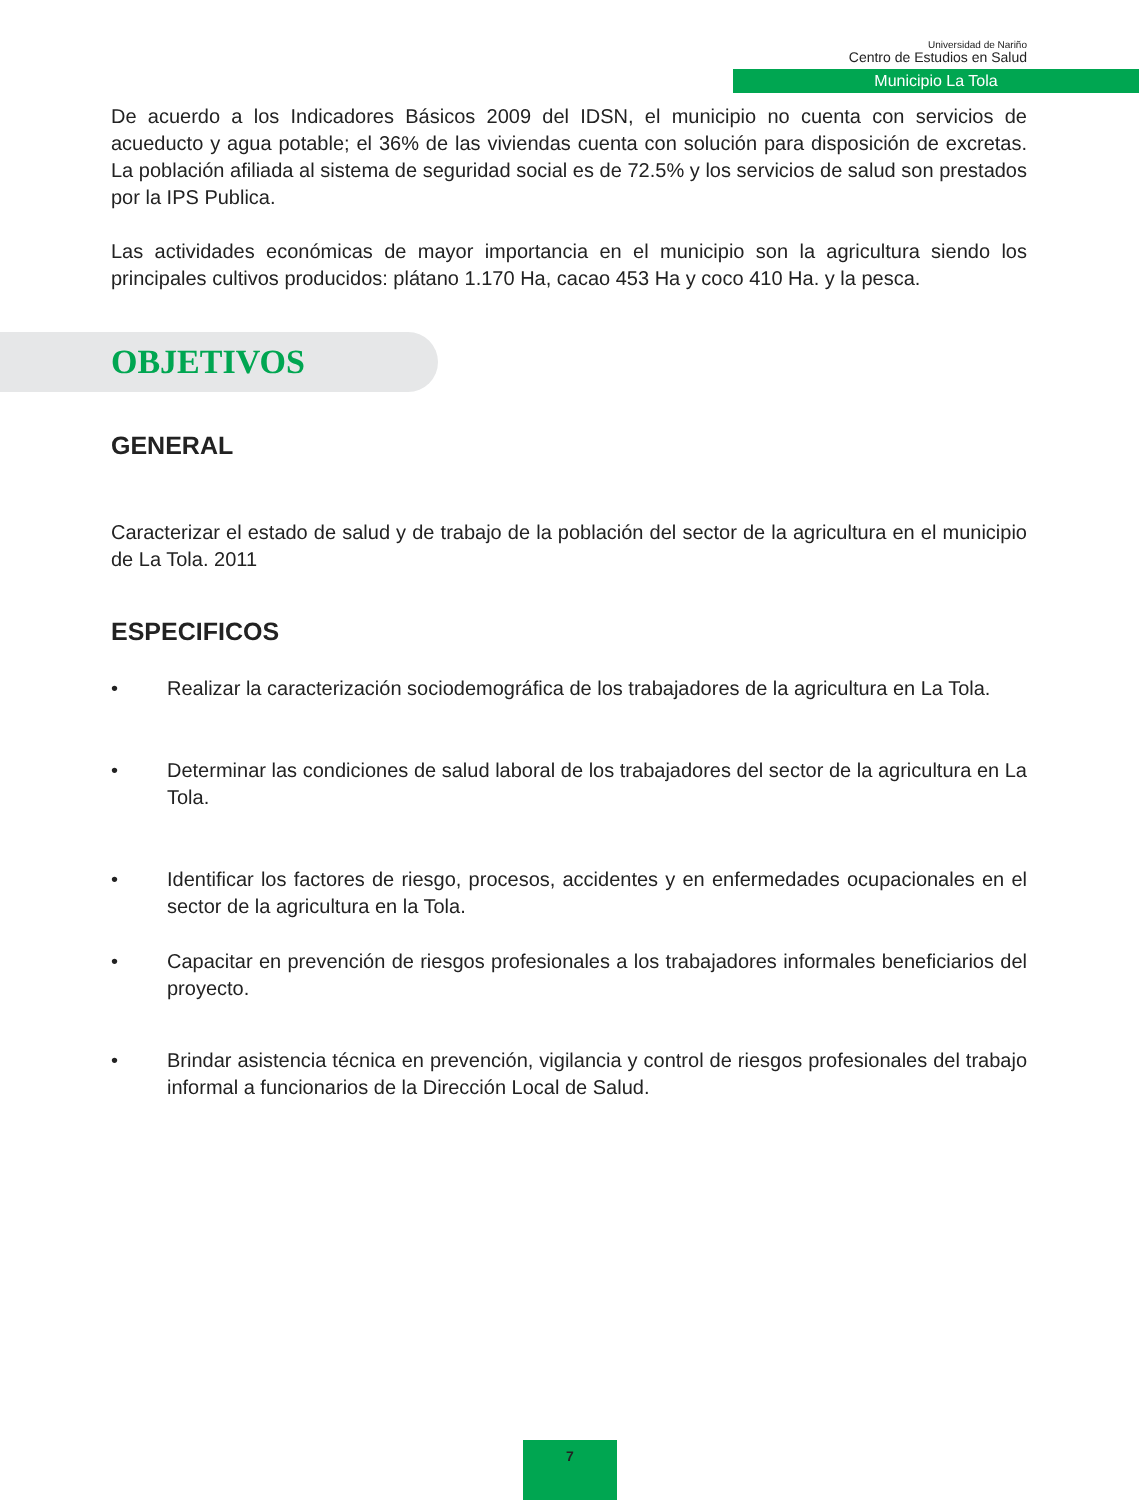Universidad de Nariño
Centro de Estudios en Salud
Municipio La Tola
De acuerdo a los Indicadores Básicos 2009 del IDSN, el municipio no cuenta con servicios de acueducto y agua potable; el 36% de las viviendas cuenta con solución para disposición de excretas. La población afiliada al sistema de seguridad social es de 72.5% y los servicios de salud son prestados por la IPS Publica.
Las actividades económicas de mayor importancia en el municipio son la agricultura siendo los principales cultivos producidos: plátano 1.170 Ha, cacao 453 Ha y coco 410 Ha. y la pesca.
OBJETIVOS
GENERAL
Caracterizar el estado de salud y de trabajo de la población del sector de la agricultura en el municipio de La Tola. 2011
ESPECIFICOS
• Realizar la caracterización sociodemográfica de los trabajadores de la agricultura en La Tola.
• Determinar las condiciones de salud laboral de los trabajadores del sector de la agricultura en La Tola.
• Identificar los factores de riesgo, procesos, accidentes y en enfermedades ocupacionales en el sector de la agricultura en la Tola.
• Capacitar en prevención de riesgos profesionales a los trabajadores informales beneficiarios del proyecto.
• Brindar asistencia técnica en prevención, vigilancia y control de riesgos profesionales del trabajo informal a funcionarios de la Dirección Local de Salud.
7